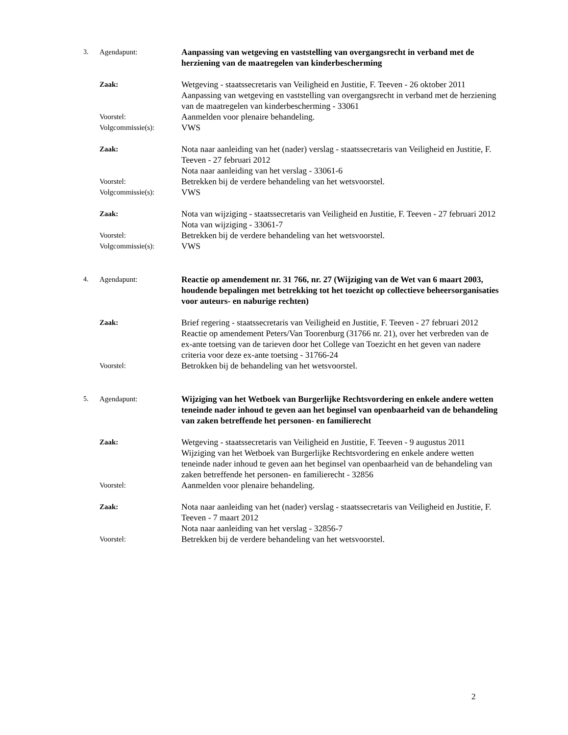3. Agendapunt:
Aanpassing van wetgeving en vaststelling van overgangsrecht in verband met de herziening van de maatregelen van kinderbescherming
Zaak:
Wetgeving - staatssecretaris van Veiligheid en Justitie, F. Teeven - 26 oktober 2011
Aanpassing van wetgeving en vaststelling van overgangsrecht in verband met de herziening van de maatregelen van kinderbescherming - 33061
Voorstel:
Aanmelden voor plenaire behandeling.
Volgcommissie(s):
VWS
Zaak:
Nota naar aanleiding van het (nader) verslag - staatssecretaris van Veiligheid en Justitie, F. Teeven - 27 februari 2012
Nota naar aanleiding van het verslag - 33061-6
Voorstel:
Betrekken bij de verdere behandeling van het wetsvoorstel.
Volgcommissie(s):
VWS
Zaak:
Nota van wijziging - staatssecretaris van Veiligheid en Justitie, F. Teeven - 27 februari 2012
Nota van wijziging - 33061-7
Voorstel:
Betrekken bij de verdere behandeling van het wetsvoorstel.
Volgcommissie(s):
VWS
4. Agendapunt:
Reactie op amendement nr. 31 766, nr. 27 (Wijziging van de Wet van 6 maart 2003, houdende bepalingen met betrekking tot het toezicht op collectieve beheersorganisaties voor auteurs- en naburige rechten)
Zaak:
Brief regering - staatssecretaris van Veiligheid en Justitie, F. Teeven - 27 februari 2012
Reactie op amendement Peters/Van Toorenburg (31766 nr. 21), over het verbreden van de ex-ante toetsing van de tarieven door het College van Toezicht en het geven van nadere criteria voor deze ex-ante toetsing - 31766-24
Voorstel:
Betrokken bij de behandeling van het wetsvoorstel.
5. Agendapunt:
Wijziging van het Wetboek van Burgerlijke Rechtsvordering en enkele andere wetten teneinde nader inhoud te geven aan het beginsel van openbaarheid van de behandeling van zaken betreffende het personen- en familierecht
Zaak:
Wetgeving - staatssecretaris van Veiligheid en Justitie, F. Teeven - 9 augustus 2011
Wijziging van het Wetboek van Burgerlijke Rechtsvordering en enkele andere wetten teneinde nader inhoud te geven aan het beginsel van openbaarheid van de behandeling van zaken betreffende het personen- en familierecht - 32856
Voorstel:
Aanmelden voor plenaire behandeling.
Zaak:
Nota naar aanleiding van het (nader) verslag - staatssecretaris van Veiligheid en Justitie, F. Teeven - 7 maart 2012
Nota naar aanleiding van het verslag - 32856-7
Voorstel:
Betrekken bij de verdere behandeling van het wetsvoorstel.
2